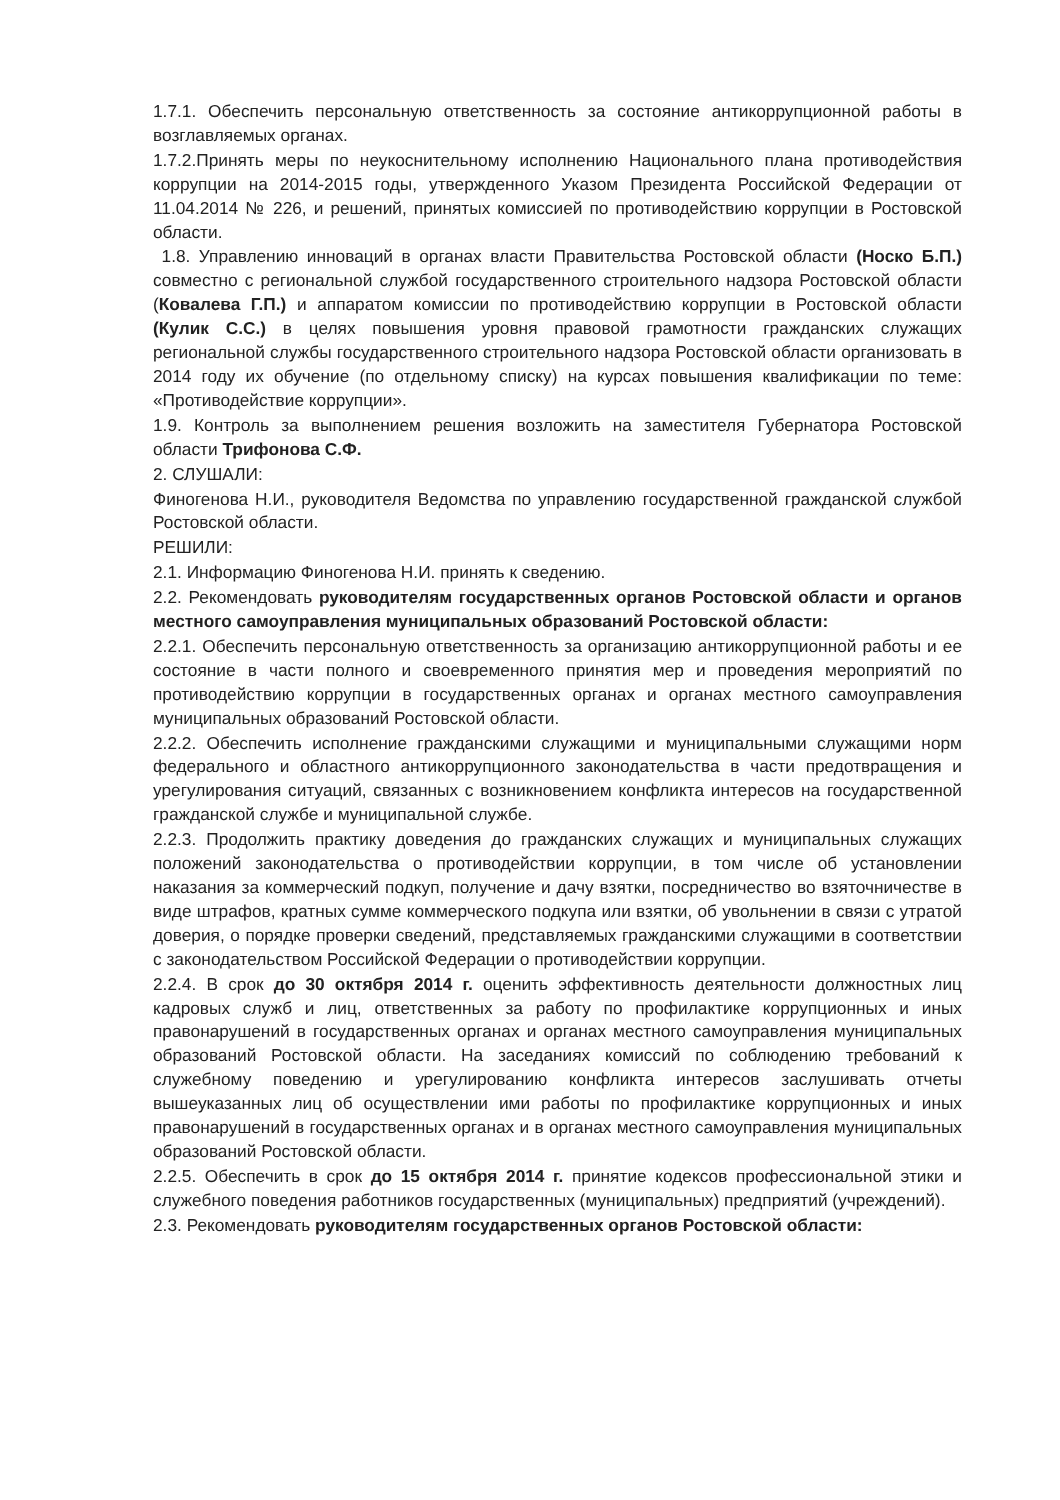1.7.1. Обеспечить персональную ответственность за состояние антикоррупционной работы в возглавляемых органах.
1.7.2.Принять меры по неукоснительному исполнению Национального плана противодействия коррупции на 2014-2015 годы, утвержденного Указом Президента Российской Федерации от 11.04.2014 № 226, и решений, принятых комиссией по противодействию коррупции в Ростовской области.
1.8. Управлению инноваций в органах власти Правительства Ростовской области (Носко Б.П.) совместно с региональной службой государственного строительного надзора Ростовской области (Ковалева Г.П.) и аппаратом комиссии по противодействию коррупции в Ростовской области (Кулик С.С.) в целях повышения уровня правовой грамотности гражданских служащих региональной службы государственного строительного надзора Ростовской области организовать в 2014 году их обучение (по отдельному списку) на курсах повышения квалификации по теме: «Противодействие коррупции».
1.9. Контроль за выполнением решения возложить на заместителя Губернатора Ростовской области Трифонова С.Ф.
2. СЛУШАЛИ:
Финогенова Н.И., руководителя Ведомства по управлению государственной гражданской службой Ростовской области.
РЕШИЛИ:
2.1. Информацию Финогенова Н.И. принять к сведению.
2.2. Рекомендовать руководителям государственных органов Ростовской области и органов местного самоуправления муниципальных образований Ростовской области:
2.2.1. Обеспечить персональную ответственность за организацию антикоррупционной работы и ее состояние в части полного и своевременного принятия мер и проведения мероприятий по противодействию коррупции в государственных органах и органах местного самоуправления муниципальных образований Ростовской области.
2.2.2. Обеспечить исполнение гражданскими служащими и муниципальными служащими норм федерального и областного антикоррупционного законодательства в части предотвращения и урегулирования ситуаций, связанных с возникновением конфликта интересов на государственной гражданской службе и муниципальной службе.
2.2.3. Продолжить практику доведения до гражданских служащих и муниципальных служащих положений законодательства о противодействии коррупции, в том числе об установлении наказания за коммерческий подкуп, получение и дачу взятки, посредничество во взяточничестве в виде штрафов, кратных сумме коммерческого подкупа или взятки, об увольнении в связи с утратой доверия, о порядке проверки сведений, представляемых гражданскими служащими в соответствии с законодательством Российской Федерации о противодействии коррупции.
2.2.4. В срок до 30 октября 2014 г. оценить эффективность деятельности должностных лиц кадровых служб и лиц, ответственных за работу по профилактике коррупционных и иных правонарушений в государственных органах и органах местного самоуправления муниципальных образований Ростовской области. На заседаниях комиссий по соблюдению требований к служебному поведению и урегулированию конфликта интересов заслушивать отчеты вышеуказанных лиц об осуществлении ими работы по профилактике коррупционных и иных правонарушений в государственных органах и в органах местного самоуправления муниципальных образований Ростовской области.
2.2.5. Обеспечить в срок до 15 октября 2014 г. принятие кодексов профессиональной этики и служебного поведения работников государственных (муниципальных) предприятий (учреждений).
2.3. Рекомендовать руководителям государственных органов Ростовской области: